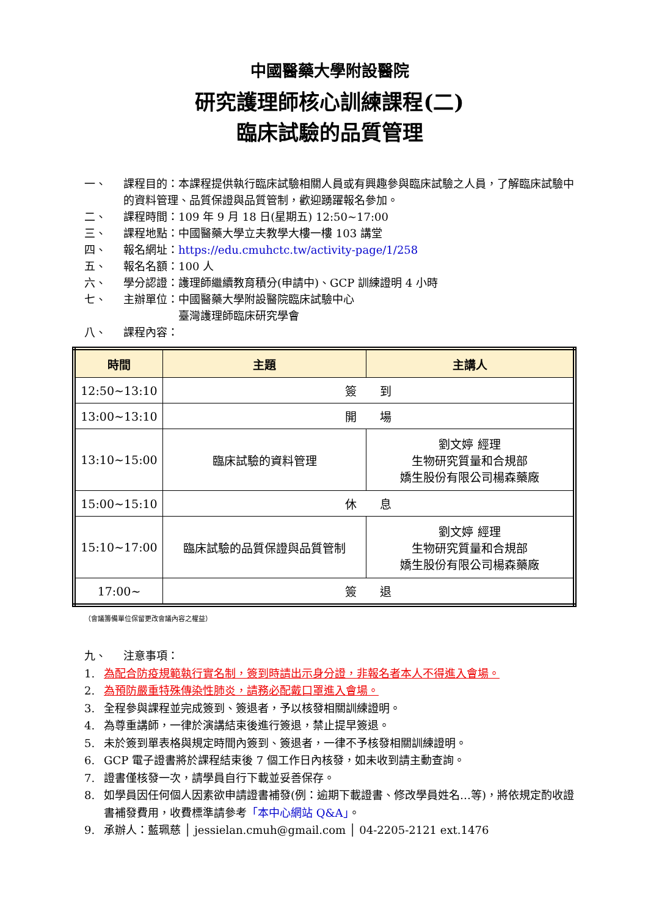中國醫藥大學附設醫院
研究護理師核心訓練課程(二)
臨床試驗的品質管理
一、 課程目的：本課程提供執行臨床試驗相關人員或有興趣參與臨床試驗之人員，了解臨床試驗中的資料管理、品質保證與品質管制，歡迎踴躍報名參加。
二、 課程時間：109 年 9 月 18 日(星期五) 12:50~17:00
三、 課程地點：中國醫藥大學立夫教學大樓一樓 103 講堂
四、 報名網址：https://edu.cmuhctc.tw/activity-page/1/258
五、 報名名額：100 人
六、 學分認證：護理師繼續教育積分(申請中)、GCP 訓練證明 4 小時
七、 主辦單位：中國醫藥大學附設醫院臨床試驗中心
　　　　　臺灣護理師臨床研究學會
八、 課程內容：
| 時間 | 主題 | 主講人 |
| --- | --- | --- |
| 12:50~13:10 | 簽 到 | |
| 13:00~13:10 | 開 場 | |
| 13:10~15:00 | 臨床試驗的資料管理 | 劉文婷 經理 生物研究質量和合規部 嬌生股份有限公司楊森藥廠 |
| 15:00~15:10 | 休 息 | |
| 15:10~17:00 | 臨床試驗的品質保證與品質管制 | 劉文婷 經理 生物研究質量和合規部 嬌生股份有限公司楊森藥廠 |
| 17:00~ | 簽 退 | |
（會議籌備單位保留更改會議內容之權益）
九、 注意事項：
1. 為配合防疫規範執行實名制，簽到時請出示身分證，非報名者本人不得進入會場。
2. 為預防嚴重特殊傳染性肺炎，請務必配戴口罩進入會場。
3. 全程參與課程並完成簽到、簽退者，予以核發相關訓練證明。
4. 為尊重講師，一律於演講結束後進行簽退，禁止提早簽退。
5. 未於簽到單表格與規定時間內簽到、簽退者，一律不予核發相關訓練證明。
6. GCP 電子證書將於課程結束後 7 個工作日內核發，如未收到請主動查詢。
7. 證書僅核發一次，請學員自行下載並妥善保存。
8. 如學員因任何個人因素欲申請證書補發(例：逾期下載證書、修改學員姓名…等)，將依規定酌收證書補發費用，收費標準請參考「本中心網站 Q&A」。
9. 承辦人：藍珮慈 │ jessielan.cmuh@gmail.com │ 04-2205-2121 ext.1476